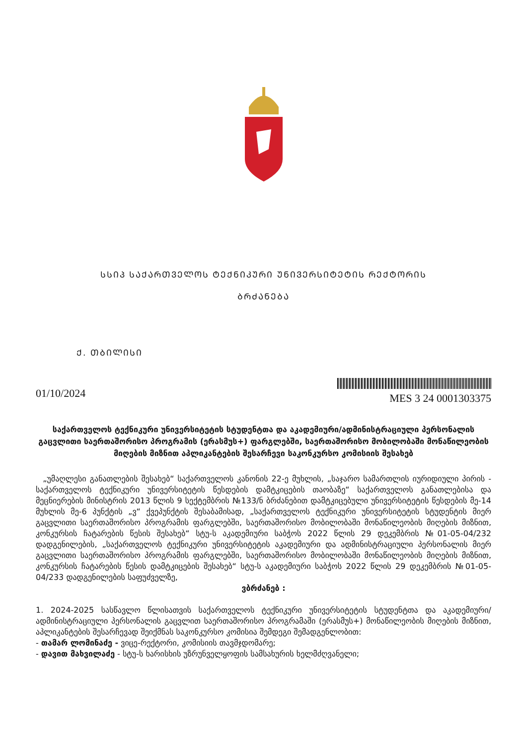ᲡᲡᲘᲞ ᲡᲐᲥᲐᲠᲗᲕᲔᲚᲝᲡ ᲢᲔᲥᲜᲘᲙᲣᲠᲘ ᲣᲜᲘᲕᲔᲠᲡᲘᲢᲔᲢᲘᲡ ᲠᲔᲥᲢᲝᲠᲘᲡ
ᲑᲠᲫᲐᲜᲔᲑᲐ
Ქ. ᲗᲑᲘᲚᲘᲡᲘ
01/10/2024
MES 3 24 0001303375
საქართველოს ტექნიკური უნივერსიტეტის სტუდენტთა და აკადემიური/ადმინისტრაციული პერსონალის გაცვლითი საერთაშორისო პროგრამის (ერასმუს+) ფარგლებში, საერთაშორისო მობილობაში მონაწილეობის მიღების მიზნით აპლიკანტების შესარჩევი საკონკურსო კომისიის შესახებ
„უმაღლესი განათლების შესახებ“ საქართველოს კანონის 22-ე მუხლის, „საჯარო სამართლის იურიდიული პირის - საქართველოს ტექნიკური უნივერსიტეტის წესდების დამტკიცების თაობაზე“ საქართველოს განათლებისა და მეცნიერების მინისტრის 2013 წლის 9 სექტემბრის №133/ნ ბრძანებით დამტკიცებული უნივერსიტეტის წესდების მე-14 მუხლის მე-6 პუნქტის „ვ“ ქვეპუნქტის შესაბამისად, „საქართველოს ტექნიკური უნივერსიტეტის სტუდენტის მიერ გაცვლითი საერთაშორისო პროგრამის ფარგლებში, საერთაშორისო მობილობაში მონაწილეობის მიღების მიზნით, კონკურსის ჩატარების წესის შესახებ“ სტუ-ს აკადემიური საბჭოს 2022 წლის 29 დეკემბრის №01-05-04/232 დადგენილების, „საქართველოს ტექნიკური უნივერსიტეტის აკადემიური და ადმინისტრაციული პერსონალის მიერ გაცვლითი საერთაშორისო პროგრამის ფარგლებში, საერთაშორისო მობილობაში მონაწილეობის მიღების მიზნით, კონკურსის ჩატარების წესის დამტკიცების შესახებ“ სტუ-ს აკადემიური საბჭოს 2022 წლის 29 დეკემბრის №01-05-04/233 დადგენილების საფუძველზე,
ვბრძანებ :
1. 2024-2025 სასწავლო წლისათვის საქართველოს ტექნიკური უნივერსიტეტის სტუდენტთა და აკადემიური/ადმინისტრაციული პერსონალის გაცვლით საერთაშორისო პროგრამაში (ერასმუს+) მონაწილეობის მიღების მიზნით, აპლიკანტების შესარჩევად შეიქმნას საკონკურსო კომისია შემდეგი შემადგენლობით:
- თამარ ლომინაძე - ვიცე-რექტორი, კომისიის თავმჯდომარე;
- დავით მახვილაძე - სტუ-ს ხარისხის უზრუნველყოფის სამსახურის ხელმძღვანელი;